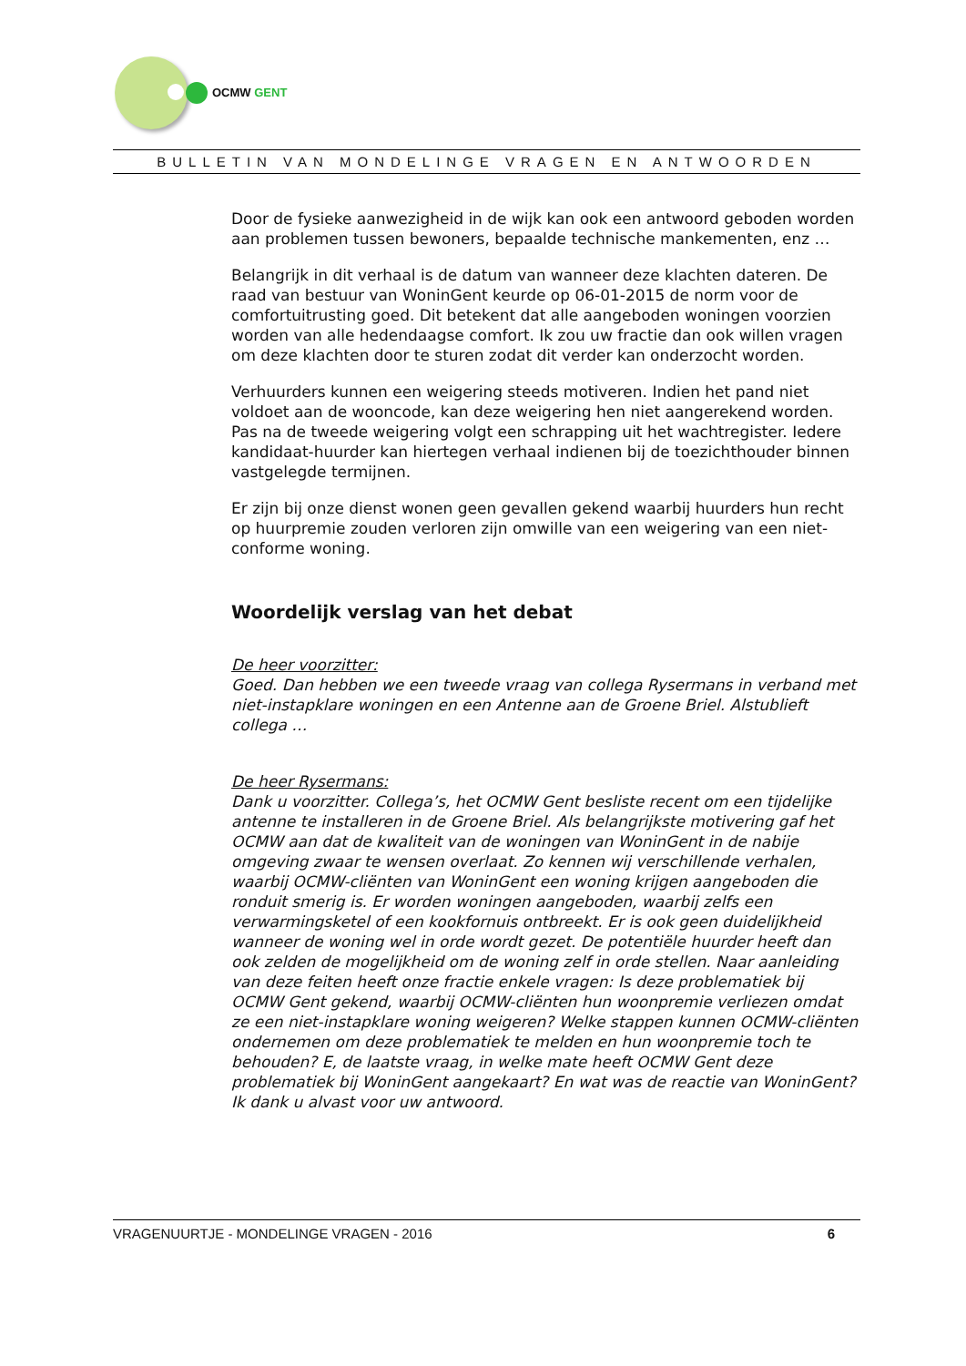OCMW GENT
BULLETIN VAN MONDELINGE VRAGEN EN ANTWOORDEN
Door de fysieke aanwezigheid in de wijk kan ook een antwoord geboden worden aan problemen tussen bewoners, bepaalde technische mankementen, enz …
Belangrijk in dit verhaal is de datum van wanneer deze klachten dateren. De raad van bestuur van WoninGent keurde op 06-01-2015 de norm voor de comfortuitrusting goed. Dit betekent dat alle aangeboden woningen voorzien worden van alle hedendaagse comfort. Ik zou uw fractie dan ook willen vragen om deze klachten door te sturen zodat dit verder kan onderzocht worden.
Verhuurders kunnen een weigering steeds motiveren. Indien het pand niet voldoet aan de wooncode, kan deze weigering hen niet aangerekend worden. Pas na de tweede weigering volgt een schrapping uit het wachtregister. Iedere kandidaat-huurder kan hiertegen verhaal indienen bij de toezichthouder binnen vastgelegde termijnen.
Er zijn bij onze dienst wonen geen gevallen gekend waarbij huurders hun recht op huurpremie zouden verloren zijn omwille van een weigering van een niet-conforme woning.
Woordelijk verslag van het debat
De heer voorzitter:
Goed. Dan hebben we een tweede vraag van collega Rysermans in verband met niet-instapklare woningen en een Antenne aan de Groene Briel. Alstublieft collega …
De heer Rysermans:
Dank u voorzitter. Collega’s, het OCMW Gent besliste recent om een tijdelijke antenne te installeren in de Groene Briel. Als belangrijkste motivering gaf het OCMW aan dat de kwaliteit van de woningen van WoninGent in de nabije omgeving zwaar te wensen overlaat. Zo kennen wij verschillende verhalen, waarbij OCMW-cliënten van WoninGent een woning krijgen aangeboden die ronduit smerig is. Er worden woningen aangeboden, waarbij zelfs een verwarmingsketel of een kookfornuis ontbreekt. Er is ook geen duidelijkheid wanneer de woning wel in orde wordt gezet. De potentiële huurder heeft dan ook zelden de mogelijkheid om de woning zelf in orde stellen. Naar aanleiding van deze feiten heeft onze fractie enkele vragen: Is deze problematiek bij OCMW Gent gekend, waarbij OCMW-cliënten hun woonpremie verliezen omdat ze een niet-instapklare woning weigeren? Welke stappen kunnen OCMW-cliënten ondernemen om deze problematiek te melden en hun woonpremie toch te behouden? E, de laatste vraag, in welke mate heeft OCMW Gent deze problematiek bij WoninGent aangekaart? En wat was de reactie van WoninGent? Ik dank u alvast voor uw antwoord.
VRAGENUURTJE - MONDELINGE VRAGEN - 2016 6